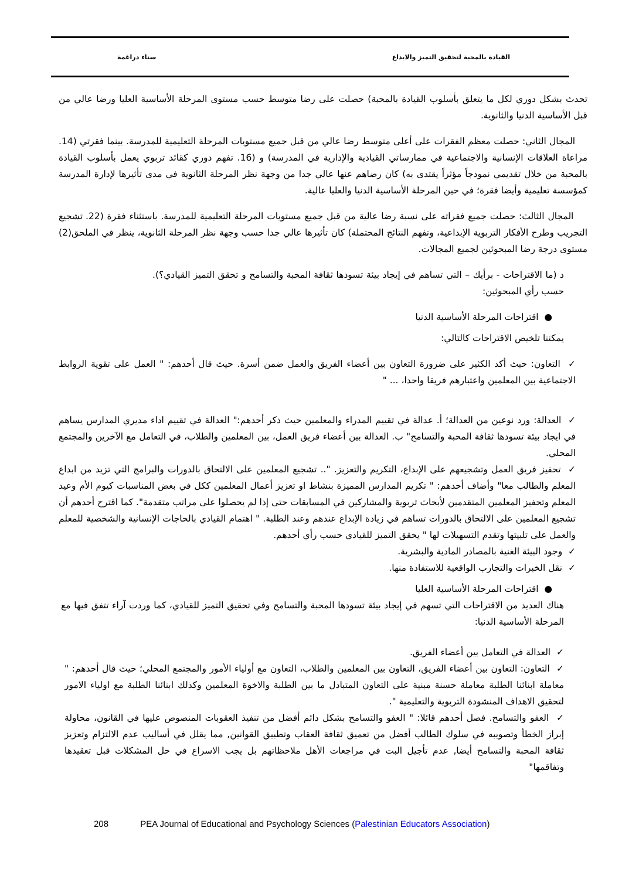القيادة بالمحبة لتحقيق التميز والابداع سناء دراغمة
تحدث بشكل دوري لكل ما يتعلق بأسلوب القيادة بالمحبة) حصلت على رضا متوسط حسب مستوى المرحلة الأساسية العليا ورضا عالي من قبل الأساسية الدنيا والثانوية.
المجال الثاني: حصلت معظم الفقرات على أعلى متوسط رضا عالي من قبل جميع مستويات المرحلة التعليمية للمدرسة. بينما فقرتي (14. مراعاة العلاقات الإنسانية والاجتماعية في ممارساتي القيادية والإدارية في المدرسة) و (16. تفهم دوري كقائد تربوي يعمل بأسلوب القيادة بالمحبة من خلال تقديمي نموذجاً مؤثراً يقتدى به) كان رضاهم عنها عالي جدا من وجهة نظر المرحلة الثانوية في مدى تأثيرها لإدارة المدرسة كمؤسسة تعليمية وأيضا فقرة؛ في حين المرحلة الأساسية الدنيا والعليا عالية.
المجال الثالث: حصلت جميع فقراته على نسبة رضا عالية من قبل جميع مستويات المرحلة التعليمية للمدرسة. باستثناء فقرة (22. تشجيع التجريب وطرح الأفكار التربوية الإبداعية، وتفهم النتائج المحتملة) كان تأثيرها عالي جدا حسب وجهة نظر المرحلة الثانوية، ينظر في الملحق(2) مستوى درجة رضا المبحوثين لجميع المجالات.
د (ما الاقتراحات - برأيك – التي تساهم في إيجاد بيئة تسودها ثقافة المحبة والتسامح و تحقق التميز القيادي؟). حسب رأي المبحوثين:
● اقتراحات المرحلة الأساسية الدنيا
يمكننا تلخيص الاقتراحات كالتالي:
✓ التعاون: حيث أكد الكثير على ضرورة التعاون بين أعضاء الفريق والعمل ضمن أسرة. حيث قال أحدهم: " العمل على تقوية الروابط الاجتماعية بين المعلمين واعتبارهم فريقا واحدا، ... "
✓ العدالة: ورد نوعين من العدالة؛ أ. عدالة في تقييم المدراء والمعلمين حيث ذكر أحدهم:" العدالة في تقييم اداء مديري المدارس يساهم في ايجاد بيئة تسودها ثقافة المحبة والتسامح" ب. العدالة بين أعضاء فريق العمل، بين المعلمين والطلاب، في التعامل مع الآخرين والمجتمع المحلي.
✓ تحفيز فريق العمل وتشجيعهم على الإبداع، التكريم والتعزيز. ".. تشجيع المعلمين على الالتحاق بالدورات والبرامج التي تزيد من ابداع المعلم والطالب معا" وأضاف أحدهم: " تكريم المدارس المميزة بنشاط او تعزيز أعمال المعلمين ككل في بعض المناسبات كيوم الأم وعيد المعلم وتحفيز المعلمين المتقدمين لأبحاث تربوية والمشاركين في المسابقات حتى إذا لم يحصلوا على مراتب متقدمة". كما اقترح أحدهم أن تشجيع المعلمين على الالتحاق بالدورات تساهم في زيادة الإبداع عندهم وعند الطلبة. " اهتمام القيادي بالحاجات الإنسانية والشخصية للمعلم والعمل على تلبيتها وتقدم التسهيلات لها " يحقق التميز للقيادي حسب رأي أحدهم.
✓ وجود البيئة الغنية بالمصادر المادية والبشرية.
✓ نقل الخبرات والتجارب الواقعية للاستفادة منها.
● اقتراحات المرحلة الأساسية العليا
هناك العديد من الاقتراحات التي تسهم في إيجاد بيئة تسودها المحبة والتسامح وفي تحقيق التميز للقيادي، كما وردت آراء تتفق فيها مع المرحلة الأساسية الدنيا:
✓ العدالة في التعامل بين أعضاء الفريق.
✓ التعاون: التعاون بين أعضاء الفريق، التعاون بين المعلمين والطلاب، التعاون مع أولياء الأمور والمجتمع المحلي؛ حيث قال أحدهم: " معاملة ابنائنا الطلبة معاملة حسنة مبنية على التعاون المتبادل ما بين الطلبة والاخوة المعلمين وكذلك ابنائنا الطلبة مع اولياء الامور لتحقيق الاهداف المنشودة التربوية والتعليمية ".
✓ العفو والتسامح. فصل أحدهم قائلا: " العفو والتسامح بشكل دائم أفضل من تنفيذ العقوبات المنصوص عليها في القانون، محاولة إبراز الخطأ وتصويبه في سلوك الطالب أفضل من تعميق ثقافة العقاب وتطبيق القوانين, مما يقلل في أساليب عدم الالتزام وتعزيز ثقافة المحبة والتسامح أيضا, عدم تأجيل البت في مراجعات الأهل ملاحظاتهم بل يجب الاسراع في حل المشكلات قبل تعقيدها وتفاقمها"
208 PEA Journal of Educational and Psychology Sciences (Palestinian Educators Association)